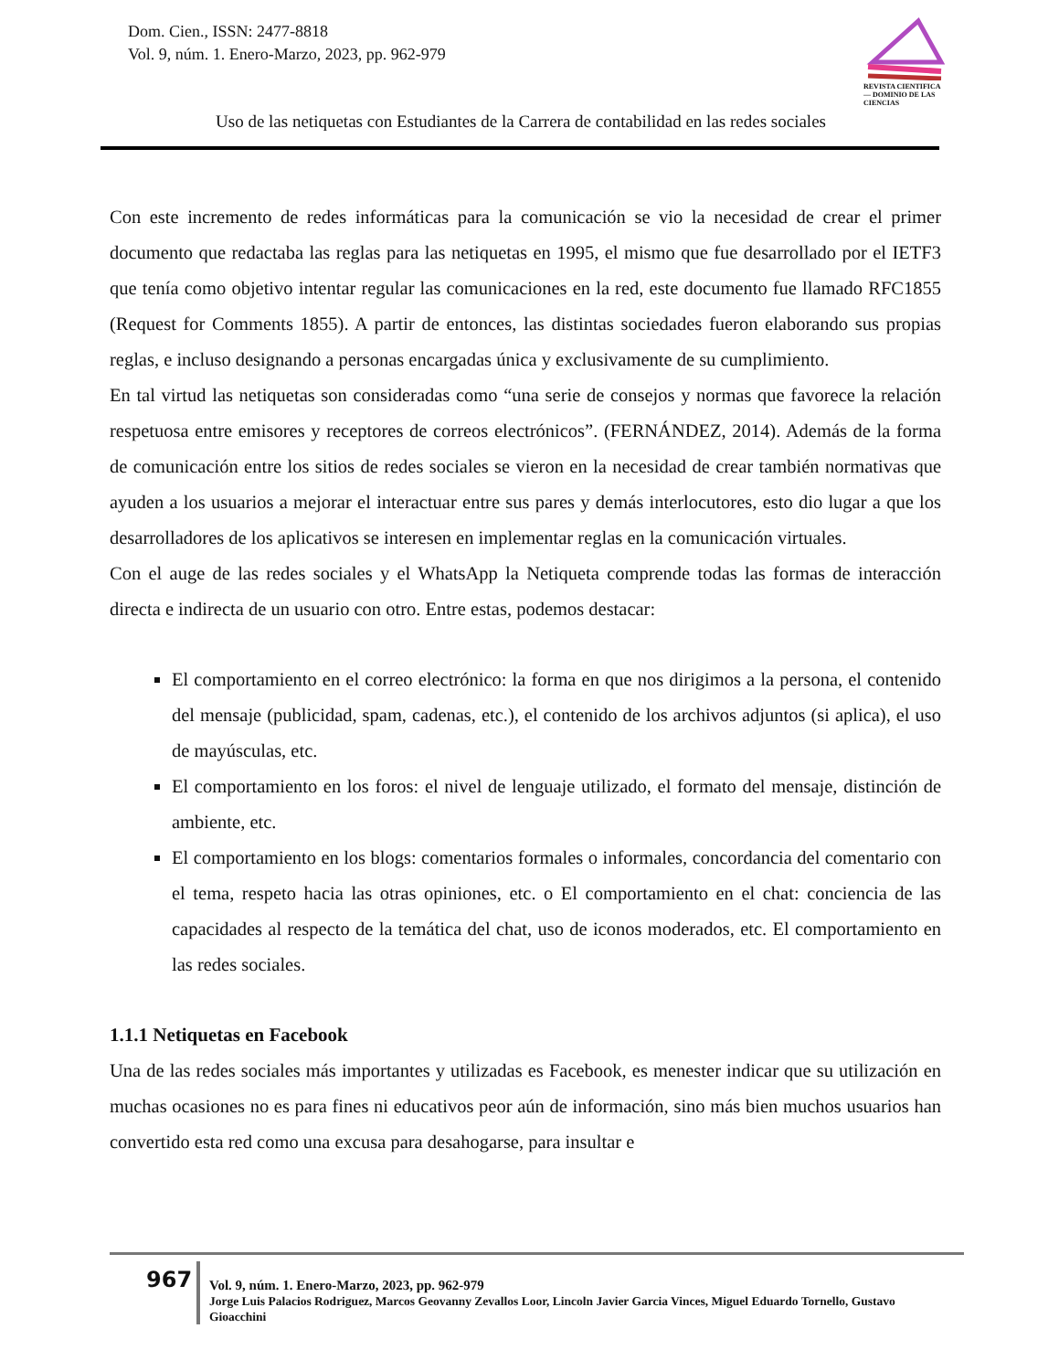Dom. Cien., ISSN: 2477-8818
Vol. 9, núm. 1. Enero-Marzo, 2023, pp. 962-979
REVISTA CIENTIFICA — DOMINIO DE LAS CIENCIAS
Uso de las netiquetas con Estudiantes de la Carrera de contabilidad en las redes sociales
Con este incremento de redes informáticas para la comunicación se vio la necesidad de crear el primer documento que redactaba las reglas para las netiquetas en 1995, el mismo que fue desarrollado por el IETF3 que tenía como objetivo intentar regular las comunicaciones en la red, este documento fue llamado RFC1855 (Request for Comments 1855). A partir de entonces, las distintas sociedades fueron elaborando sus propias reglas, e incluso designando a personas encargadas única y exclusivamente de su cumplimiento.
En tal virtud las netiquetas son consideradas como “una serie de consejos y normas que favorece la relación respetuosa entre emisores y receptores de correos electrónicos”. (FERNÁNDEZ, 2014). Además de la forma de comunicación entre los sitios de redes sociales se vieron en la necesidad de crear también normativas que ayuden a los usuarios a mejorar el interactuar entre sus pares y demás interlocutores, esto dio lugar a que los desarrolladores de los aplicativos se interesen en implementar reglas en la comunicación virtuales.
Con el auge de las redes sociales y el WhatsApp la Netiqueta comprende todas las formas de interacción directa e indirecta de un usuario con otro. Entre estas, podemos destacar:
El comportamiento en el correo electrónico: la forma en que nos dirigimos a la persona, el contenido del mensaje (publicidad, spam, cadenas, etc.), el contenido de los archivos adjuntos (si aplica), el uso de mayúsculas, etc.
El comportamiento en los foros: el nivel de lenguaje utilizado, el formato del mensaje, distinción de ambiente, etc.
El comportamiento en los blogs: comentarios formales o informales, concordancia del comentario con el tema, respeto hacia las otras opiniones, etc. o El comportamiento en el chat: conciencia de las capacidades al respecto de la temática del chat, uso de iconos moderados, etc. El comportamiento en las redes sociales.
1.1.1 Netiquetas en Facebook
Una de las redes sociales más importantes y utilizadas es Facebook, es menester indicar que su utilización en muchas ocasiones no es para fines ni educativos peor aún de información, sino más bien muchos usuarios han convertido esta red como una excusa para desahogarse, para insultar e
967
Vol. 9, núm. 1. Enero-Marzo, 2023, pp. 962-979
Jorge Luis Palacios Rodriguez, Marcos Geovanny Zevallos Loor, Lincoln Javier Garcia Vinces, Miguel Eduardo Tornello, Gustavo Gioacchini